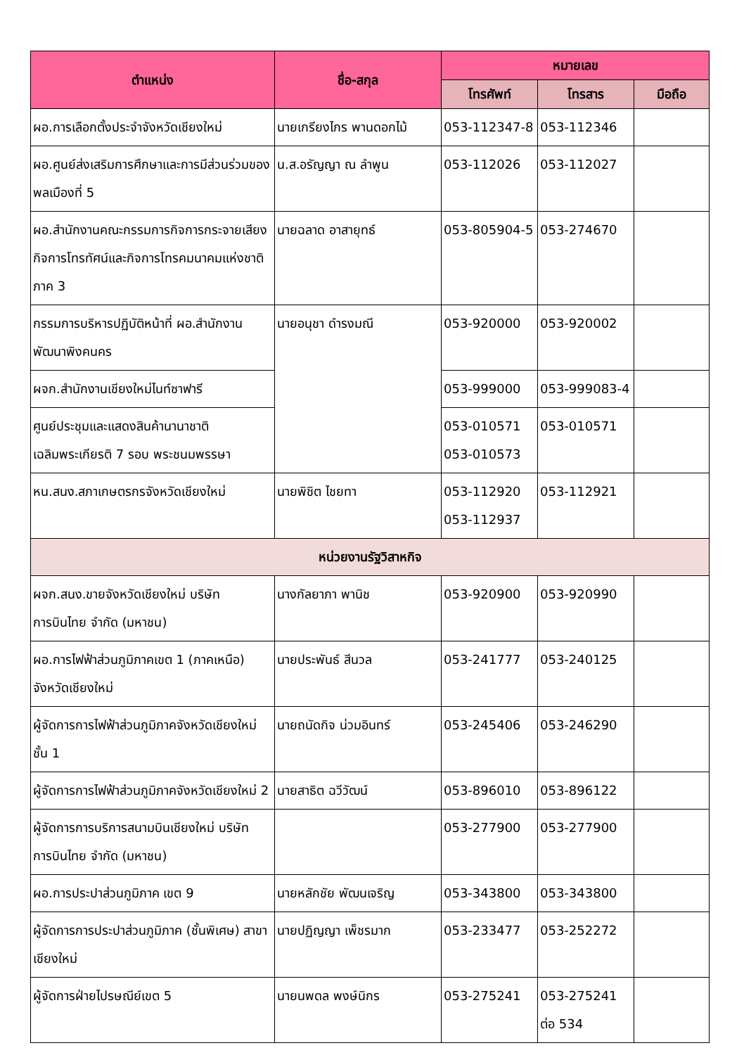| ตำแหน่ง | ชื่อ-สกุล | หมายเลข | | |
| --- | --- | --- | --- | --- |
| | | โทรศัพท์ | โทรสาร | มือถือ |
| ผอ.การเลือกตั้งประจำจังหวัดเชียงใหม่ | นายเกรียงไกร พานดอกไม้ | 053-112347-8 | 053-112346 | |
| ผอ.ศูนย์ส่งเสริมการศึกษาและการมีส่วนร่วมของพลเมืองที่ 5 | น.ส.อรัญญา ณ ลำพูน | 053-112026 | 053-112027 | |
| ผอ.สำนักงานคณะกรรมการกิจการกระจายเสียง กิจการโทรทัศน์และกิจการโทรคมนาคมแห่งชาติ ภาค 3 | นายฉลาด อาสายุทธ์ | 053-805904-5 | 053-274670 | |
| กรรมการบริหารปฏิบัติหน้าที่ ผอ.สำนักงานพัฒนาพิงคนคร | นายอนุชา ดำรงมณี | 053-920000 | 053-920002 | |
| ผจก.สำนักงานเชียงใหม่ไนท์ซาฟารี | | 053-999000 | 053-999083-4 | |
| ศูนย์ประชุมและแสดงสินค้านานาชาติ เฉลิมพระเกียรติ 7 รอบ พระชนมพรรษา | | 053-010571 053-010573 | 053-010571 | |
| หน.สนง.สภาเกษตรกรจังหวัดเชียงใหม่ | นายพิชิต ไชยทา | 053-112920 053-112937 | 053-112921 | |
| หน่วยงานรัฐวิสาหกิจ | | | | |
| ผจก.สนง.ขายจังหวัดเชียงใหม่ บริษัท การบินไทย จำกัด (มหาชน) | นางกัลยาภา พานิช | 053-920900 | 053-920990 | |
| ผอ.การไฟฟ้าส่วนภูมิภาคเขต 1 (ภาคเหนือ) จังหวัดเชียงใหม่ | นายประพันธ์ สีนวล | 053-241777 | 053-240125 | |
| ผู้จัดการการไฟฟ้าส่วนภูมิภาคจังหวัดเชียงใหม่ ชั้น 1 | นายถนัดกิจ น่วมอินทร์ | 053-245406 | 053-246290 | |
| ผู้จัดการการไฟฟ้าส่วนภูมิภาคจังหวัดเชียงใหม่ 2 | นายสาธิต ฉวีวัฒน์ | 053-896010 | 053-896122 | |
| ผู้จัดการการบริการสนามบินเชียงใหม่ บริษัท การบินไทย จำกัด (มหาชน) | | 053-277900 | 053-277900 | |
| ผอ.การประปาส่วนภูมิภาค เขต 9 | นายหลักชัย พัฒนเจริญ | 053-343800 | 053-343800 | |
| ผู้จัดการการประปาส่วนภูมิภาค (ชั้นพิเศษ) สาขาเชียงใหม่ | นายปฏิญญา เพ็ชรมาก | 053-233477 | 053-252272 | |
| ผู้จัดการฝ่ายไปรษณีย์เขต 5 | นายนพดล พงษ์นิกร | 053-275241 | 053-275241 ต่อ 534 | |